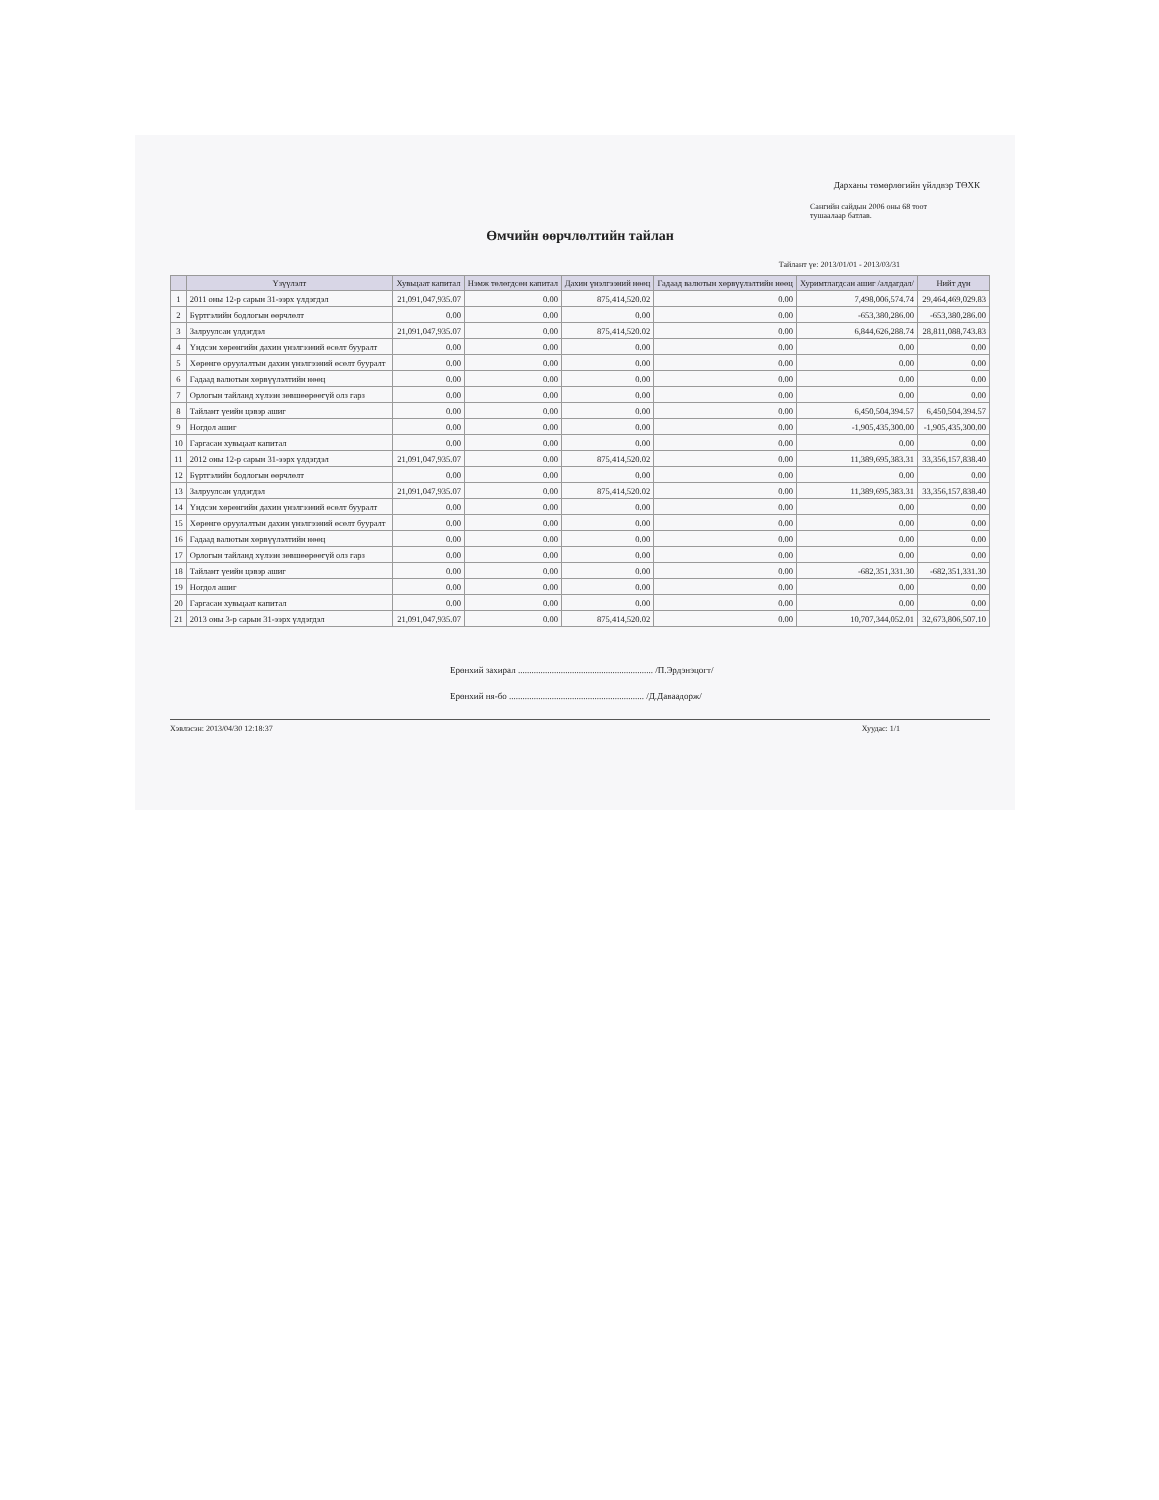Дарханы төмөрлөгийн үйлдвэр ТӨХК
Сангийн сайдын 2006 оны 68 тоот
тушаалаар батлав.
Өмчийн өөрчлөлтийн тайлан
Тайлант үе: 2013/01/01 - 2013/03/31
| | Үзүүлэлт | Хувьцаат капитал | Нэмж төлөгдсөн капитал | Дахин үнэлгээний нөөц | Гадаад валютын хөрвүүлэлтийн нөөц | Хуримтлагдсан ашиг /алдагдал/ | Нийт дүн |
| --- | --- | --- | --- | --- | --- | --- | --- |
| 1 | 2011 оны 12-р сарын 31-ээрх үлдэгдэл | 21,091,047,935.07 | 0.00 | 875,414,520.02 | 0.00 | 7,498,006,574.74 | 29,464,469,029.83 |
| 2 | Бүртгэлийн бодлогын өөрчлөлт | 0.00 | 0.00 | 0.00 | 0.00 | -653,380,286.00 | -653,380,286.00 |
| 3 | Залруулсан үлдэгдэл | 21,091,047,935.07 | 0.00 | 875,414,520.02 | 0.00 | 6,844,626,288.74 | 28,811,088,743.83 |
| 4 | Үндсэн хөрөнгийн дахин үнэлгээний өсөлт бууралт | 0.00 | 0.00 | 0.00 | 0.00 | 0.00 | 0.00 |
| 5 | Хөрөнгө оруулалтын дахин үнэлгээний өсөлт бууралт | 0.00 | 0.00 | 0.00 | 0.00 | 0.00 | 0.00 |
| 6 | Гадаад валютын хөрвүүлэлтийн нөөц | 0.00 | 0.00 | 0.00 | 0.00 | 0.00 | 0.00 |
| 7 | Орлогын тайланд хүлээн зөвшөөрөөгүй олз гарз | 0.00 | 0.00 | 0.00 | 0.00 | 0.00 | 0.00 |
| 8 | Тайлант үеийн цэвэр ашиг | 0.00 | 0.00 | 0.00 | 0.00 | 6,450,504,394.57 | 6,450,504,394.57 |
| 9 | Ногдол ашиг | 0.00 | 0.00 | 0.00 | 0.00 | -1,905,435,300.00 | -1,905,435,300.00 |
| 10 | Гаргасан хувьцаат капитал | 0.00 | 0.00 | 0.00 | 0.00 | 0.00 | 0.00 |
| 11 | 2012 оны 12-р сарын 31-ээрх үлдэгдэл | 21,091,047,935.07 | 0.00 | 875,414,520.02 | 0.00 | 11,389,695,383.31 | 33,356,157,838.40 |
| 12 | Бүртгэлийн бодлогын өөрчлөлт | 0.00 | 0.00 | 0.00 | 0.00 | 0.00 | 0.00 |
| 13 | Залруулсан үлдэгдэл | 21,091,047,935.07 | 0.00 | 875,414,520.02 | 0.00 | 11,389,695,383.31 | 33,356,157,838.40 |
| 14 | Үндсэн хөрөнгийн дахин үнэлгээний өсөлт бууралт | 0.00 | 0.00 | 0.00 | 0.00 | 0.00 | 0.00 |
| 15 | Хөрөнгө оруулалтын дахин үнэлгээний өсөлт бууралт | 0.00 | 0.00 | 0.00 | 0.00 | 0.00 | 0.00 |
| 16 | Гадаад валютын хөрвүүлэлтийн нөөц | 0.00 | 0.00 | 0.00 | 0.00 | 0.00 | 0.00 |
| 17 | Орлогын тайланд хүлээн зөвшөөрөөгүй олз гарз | 0.00 | 0.00 | 0.00 | 0.00 | 0.00 | 0.00 |
| 18 | Тайлант үеийн цэвэр ашиг | 0.00 | 0.00 | 0.00 | 0.00 | -682,351,331.30 | -682,351,331.30 |
| 19 | Ногдол ашиг | 0.00 | 0.00 | 0.00 | 0.00 | 0.00 | 0.00 |
| 20 | Гаргасан хувьцаат капитал | 0.00 | 0.00 | 0.00 | 0.00 | 0.00 | 0.00 |
| 21 | 2013 оны 3-р сарын 31-ээрх үлдэгдэл | 21,091,047,935.07 | 0.00 | 875,414,520.02 | 0.00 | 10,707,344,052.01 | 32,673,806,507.10 |
Ерөнхий захирал ............................................................ /П.Эрдэнэцогт/
Ерөнхий ня-бо ............................................................ /Д.Даваадорж/
Хэвлэсэн: 2013/04/30 12:18:37 Хуудас: 1/1